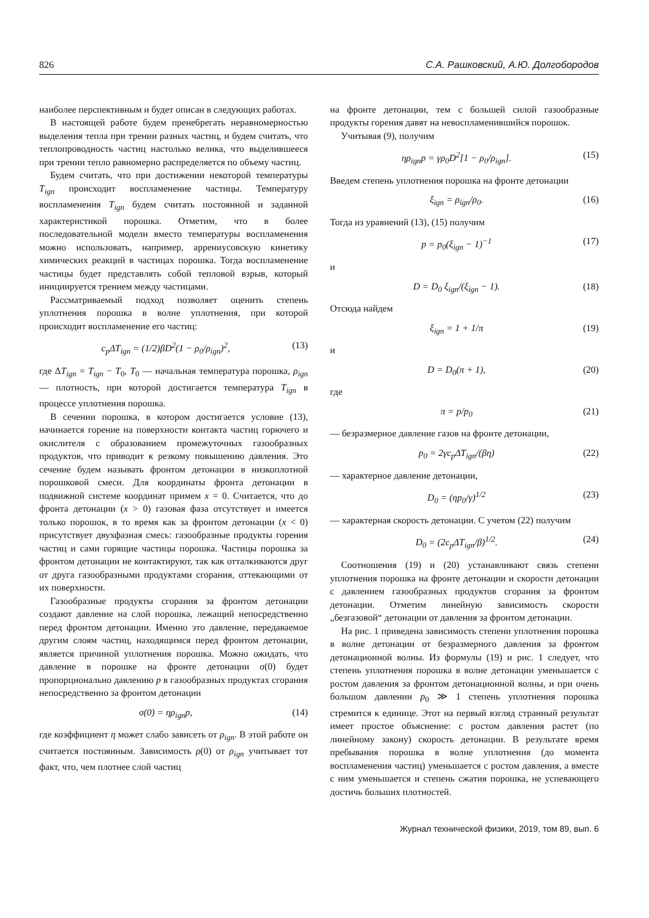826 С.А. Рашковский, А.Ю. Долгобородов
наиболее перспективным и будет описан в следующих работах.
В настоящей работе будем пренебрегать неравномерностью выделения тепла при трении разных частиц, и будем считать, что теплопроводность частиц настолько велика, что выделившееся при трении тепло равномерно распределяется по объему частиц.
Будем считать, что при достижении некоторой температуры T<sub>ign</sub> происходит воспламенение частицы. Температуру воспламенения T<sub>ign</sub> будем считать постоянной и заданной характеристикой порошка. Отметим, что в более последовательной модели вместо температуры воспламенения можно использовать, например, аррениусовскую кинетику химических реакций в частицах порошка. Тогда воспламенение частицы будет представлять собой тепловой взрыв, который инициируется трением между частицами.
Рассматриваемый подход позволяет оценить степень уплотнения порошка в волне уплотнения, при которой происходит воспламенение его частиц:
c<sub>p</sub>ΔT<sub>ign</sub> = (1/2)βD<sup>2</sup>(1 − ρ<sub>0</sub>/ρ<sub>ign</sub>)<sup>2</sup>, (13)
где ΔT<sub>ign</sub> = T<sub>ign</sub> − T<sub>0</sub>, T<sub>0</sub> — начальная температура порошка, ρ<sub>ign</sub> — плотность, при которой достигается температура T<sub>ign</sub> в процессе уплотнения порошка.
В сечении порошка, в котором достигается условие (13), начинается горение на поверхности контакта частиц горючего и окислителя с образованием промежуточных газообразных продуктов, что приводит к резкому повышению давления. Это сечение будем называть фронтом детонации в низкоплотной порошковой смеси. Для координаты фронта детонации в подвижной системе координат примем x = 0. Считается, что до фронта детонации (x > 0) газовая фаза отсутствует и имеется только порошок, в то время как за фронтом детонации (x < 0) присутствует двухфазная смесь: газообразные продукты горения частиц и сами горящие частицы порошка. Частицы порошка за фронтом детонации не контактируют, так как отталкиваются друг от друга газообразными продуктами сгорания, оттекающими от их поверхности.
Газообразные продукты сгорания за фронтом детонации создают давление на слой порошка, лежащий непосредственно перед фронтом детонации. Именно это давление, передаваемое другим слоям частиц, находящимся перед фронтом детонации, является причиной уплотнения порошка. Можно ожидать, что давление в порошке на фронте детонации σ(0) будет пропорционально давлению p в газообразных продуктах сгорания непосредственно за фронтом детонации
σ(0) = ηρ<sub>ign</sub>p, (14)
где коэффициент η может слабо зависеть от ρ<sub>ign</sub>. В этой работе он считается постоянным. Зависимость ρ(0) от ρ<sub>ign</sub> учитывает тот факт, что, чем плотнее слой частиц
на фронте детонации, тем с большей силой газообразные продукты горения давят на невоспламенившийся порошок.
Учитывая (9), получим
ηρ<sub>ign</sub>p = γρ<sub>0</sub>D<sup>2</sup>[1 − ρ<sub>0</sub>/ρ<sub>ign</sub>]. (15)
Введем степень уплотнения порошка на фронте детонации
ξ<sub>ign</sub> = ρ<sub>ign</sub>/ρ<sub>0</sub>. (16)
Тогда из уравнений (13), (15) получим
p = p<sub>0</sub>(ξ<sub>ign</sub> − 1)<sup>−1</sup> (17)
и
D = D<sub>0</sub> ξ<sub>ign</sub>/(ξ<sub>ign</sub> − 1). (18)
Отсюда найдем
ξ<sub>ign</sub> = 1 + 1/π (19)
и
D = D<sub>0</sub>(π + 1), (20)
где
π = p/p<sub>0</sub> (21)
— безразмерное давление газов на фронте детонации,
p<sub>0</sub> = 2γc<sub>p</sub>ΔT<sub>ign</sub>/(βη) (22)
— характерное давление детонации,
D<sub>0</sub> = (ηp<sub>0</sub>/γ)<sup>1/2</sup> (23)
— характерная скорость детонации. С учетом (22) получим
D<sub>0</sub> = (2c<sub>p</sub>ΔT<sub>ign</sub>/β)<sup>1/2</sup>. (24)
Соотношения (19) и (20) устанавливают связь степени уплотнения порошка на фронте детонации и скорости детонации с давлением газообразных продуктов сгорания за фронтом детонации. Отметим линейную зависимость скорости „безгазовой“ детонации от давления за фронтом детонации.
На рис. 1 приведена зависимость степени уплотнения порошка в волне детонации от безразмерного давления за фронтом детонационной волны. Из формулы (19) и рис. 1 следует, что степень уплотнения порошка в волне детонации уменьшается с ростом давления за фронтом детонационной волны, и при очень большом давлении p<sub>0</sub> ≫ 1 степень уплотнения порошка стремится к единице. Этот на первый взгляд странный результат имеет простое объяснение: с ростом давления растет (по линейному закону) скорость детонации. В результате время пребывания порошка в волне уплотнения (до момента воспламенения частиц) уменьшается с ростом давления, а вместе с ним уменьшается и степень сжатия порошка, не успевающего достичь больших плотностей.
Журнал технической физики, 2019, том 89, вып. 6